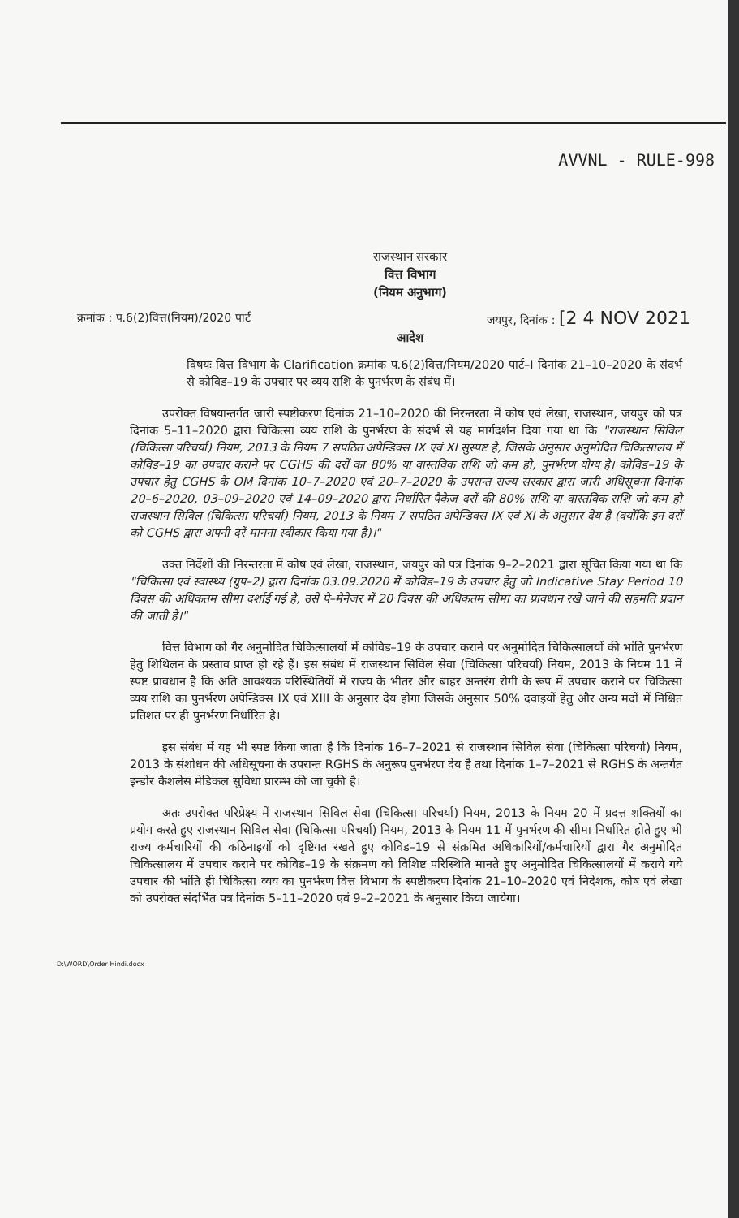AVVNL - RULE-998
राजस्थान सरकार
वित्त विभाग
(नियम अनुभाग)
क्रमांक : प.6(2)वित्त(नियम)/2020 पार्ट जयपुर, दिनांक : [2 4 NOV 2021
आदेश
विषयः वित्त विभाग के Clarification क्रमांक प.6(2)वित्त/नियम/2020 पार्ट–I दिनांक 21–10–2020 के संदर्भ से कोविड–19 के उपचार पर व्यय राशि के पुनर्भरण के संबंध में।
उपरोक्त विषयान्तर्गत जारी स्पष्टीकरण दिनांक 21–10–2020 की निरन्तरता में कोष एवं लेखा, राजस्थान, जयपुर को पत्र दिनांक 5–11–2020 द्वारा चिकित्सा व्यय राशि के पुनर्भरण के संदर्भ से यह मार्गदर्शन दिया गया था कि "राजस्थान सिविल (चिकित्सा परिचर्या) नियम, 2013 के नियम 7 सपठित अपेन्डिक्स IX एवं XI सुस्पष्ट है, जिसके अनुसार अनुमोदित चिकित्सालय में कोविड–19 का उपचार कराने पर CGHS की दरों का 80% या वास्तविक राशि जो कम हो, पुनर्भरण योग्य है। कोविड–19 के उपचार हेतु CGHS के OM दिनांक 10–7–2020 एवं 20–7–2020 के उपरान्त राज्य सरकार द्वारा जारी अधिसूचना दिनांक 20–6–2020, 03–09–2020 एवं 14–09–2020 द्वारा निर्धारित पैकेज दरों की 80% राशि या वास्तविक राशि जो कम हो राजस्थान सिविल (चिकित्सा परिचर्या) नियम, 2013 के नियम 7 सपठित अपेन्डिक्स IX एवं XI के अनुसार देय है (क्योंकि इन दरों को CGHS द्वारा अपनी दरें मानना स्वीकार किया गया है)।"
उक्त निर्देशों की निरन्तरता में कोष एवं लेखा, राजस्थान, जयपुर को पत्र दिनांक 9–2–2021 द्वारा सूचित किया गया था कि "चिकित्सा एवं स्वास्थ्य (ग्रुप–2) द्वारा दिनांक 03.09.2020 में कोविड–19 के उपचार हेतु जो Indicative Stay Period 10 दिवस की अधिकतम सीमा दर्शाई गई है, उसे पे–मैनेजर में 20 दिवस की अधिकतम सीमा का प्रावधान रखे जाने की सहमति प्रदान की जाती है।"
वित्त विभाग को गैर अनुमोदित चिकित्सालयों में कोविड–19 के उपचार कराने पर अनुमोदित चिकित्सालयों की भांति पुनर्भरण हेतु शिथिलन के प्रस्ताव प्राप्त हो रहे हैं। इस संबंध में राजस्थान सिविल सेवा (चिकित्सा परिचर्या) नियम, 2013 के नियम 11 में स्पष्ट प्रावधान है कि अति आवश्यक परिस्थितियों में राज्य के भीतर और बाहर अन्तरंग रोगी के रूप में उपचार कराने पर चिकित्सा व्यय राशि का पुनर्भरण अपेन्डिक्स IX एवं XIII के अनुसार देय होगा जिसके अनुसार 50% दवाइयों हेतु और अन्य मदों में निश्चित प्रतिशत पर ही पुनर्भरण निर्धारित है।
इस संबंध में यह भी स्पष्ट किया जाता है कि दिनांक 16–7–2021 से राजस्थान सिविल सेवा (चिकित्सा परिचर्या) नियम, 2013 के संशोधन की अधिसूचना के उपरान्त RGHS के अनुरूप पुनर्भरण देय है तथा दिनांक 1–7–2021 से RGHS के अन्तर्गत इन्डोर कैशलेस मेडिकल सुविधा प्रारम्भ की जा चुकी है।
अतः उपरोक्त परिप्रेक्ष्य में राजस्थान सिविल सेवा (चिकित्सा परिचर्या) नियम, 2013 के नियम 20 में प्रदत्त शक्तियों का प्रयोग करते हुए राजस्थान सिविल सेवा (चिकित्सा परिचर्या) नियम, 2013 के नियम 11 में पुनर्भरण की सीमा निर्धारित होते हुए भी राज्य कर्मचारियों की कठिनाइयों को दृष्टिगत रखते हुए कोविड–19 से संक्रमित अधिकारियों/कर्मचारियों द्वारा गैर अनुमोदित चिकित्सालय में उपचार कराने पर कोविड–19 के संक्रमण को विशिष्ट परिस्थिति मानते हुए अनुमोदित चिकित्सालयों में कराये गये उपचार की भांति ही चिकित्सा व्यय का पुनर्भरण वित्त विभाग के स्पष्टीकरण दिनांक 21–10–2020 एवं निदेशक, कोष एवं लेखा को उपरोक्त संदर्भित पत्र दिनांक 5–11–2020 एवं 9–2–2021 के अनुसार किया जायेगा।
D:\WORD\Order Hindi.docx